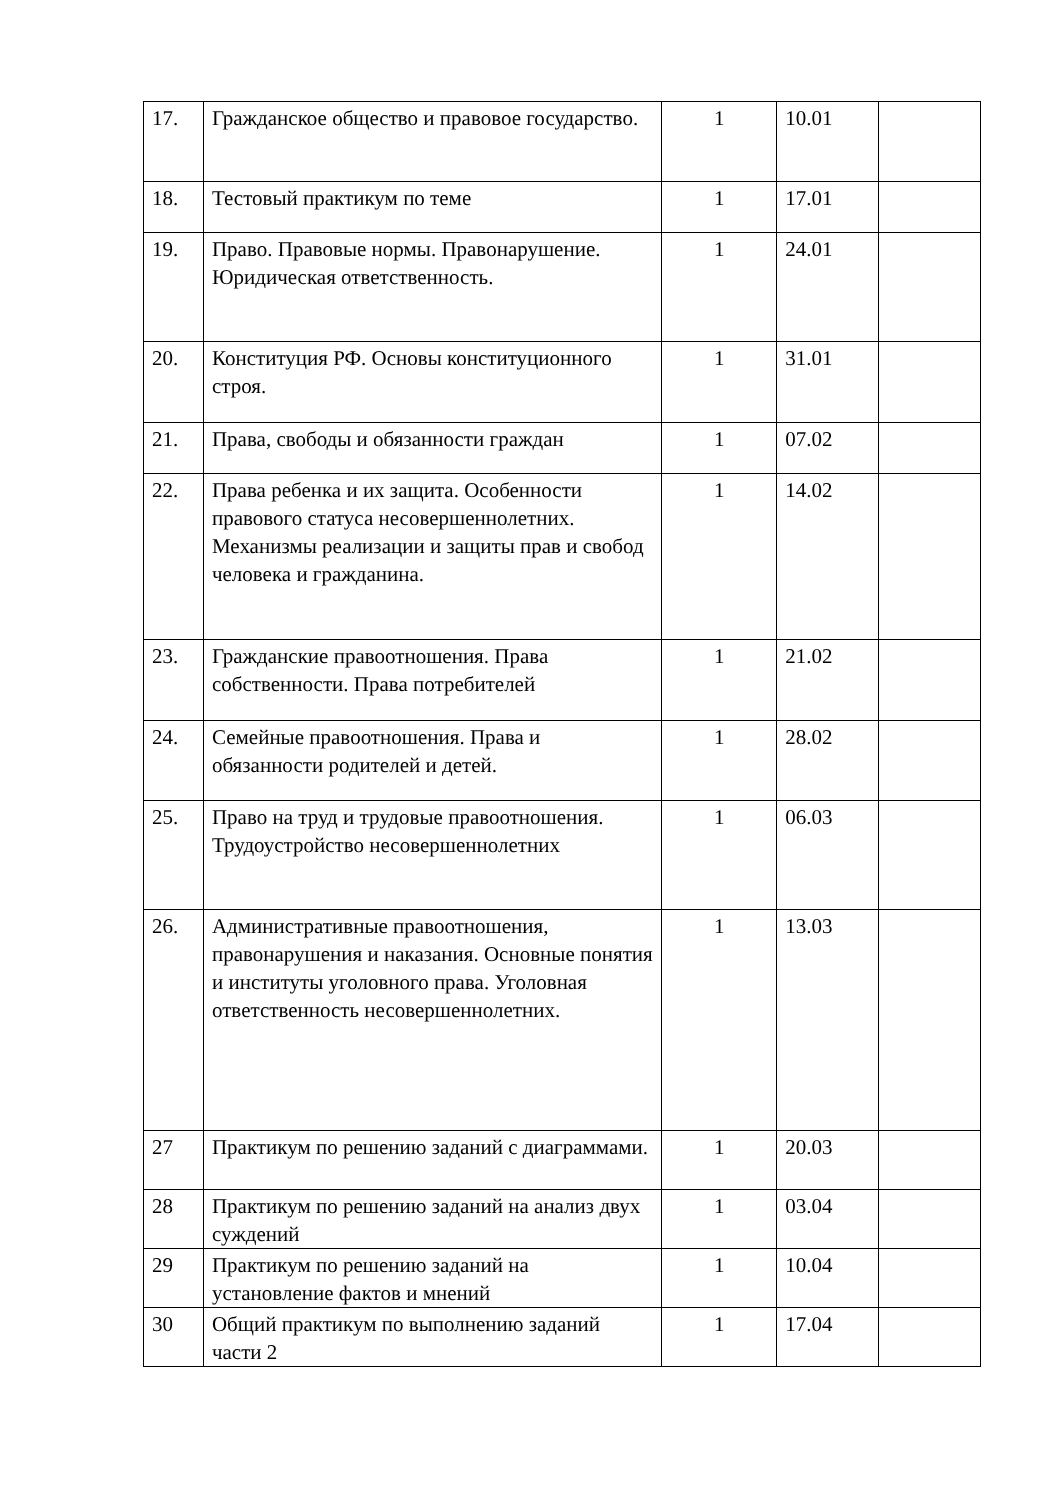| 17. | Гражданское общество и правовое государство. | 1 | 10.01 | |
| 18. | Тестовый практикум по теме | 1 | 17.01 | |
| 19. | Право. Правовые нормы. Правонарушение. Юридическая ответственность. | 1 | 24.01 | |
| 20. | Конституция РФ. Основы конституционного строя. | 1 | 31.01 | |
| 21. | Права, свободы и обязанности граждан | 1 | 07.02 | |
| 22. | Права ребенка и их защита. Особенности правового статуса несовершеннолетних. Механизмы реализации и защиты прав и свобод человека и гражданина. | 1 | 14.02 | |
| 23. | Гражданские правоотношения. Права собственности. Права потребителей | 1 | 21.02 | |
| 24. | Семейные правоотношения. Права и обязанности родителей и детей. | 1 | 28.02 | |
| 25. | Право на труд и трудовые правоотношения. Трудоустройство несовершеннолетних | 1 | 06.03 | |
| 26. | Административные правоотношения, правонарушения и наказания. Основные понятия и институты уголовного права. Уголовная ответственность несовершеннолетних. | 1 | 13.03 | |
| 27 | Практикум по решению заданий с диаграммами. | 1 | 20.03 | |
| 28 | Практикум по решению заданий на анализ двух суждений | 1 | 03.04 | |
| 29 | Практикум по решению заданий на установление фактов и мнений | 1 | 10.04 | |
| 30 | Общий практикум по выполнению заданий части 2 | 1 | 17.04 | |